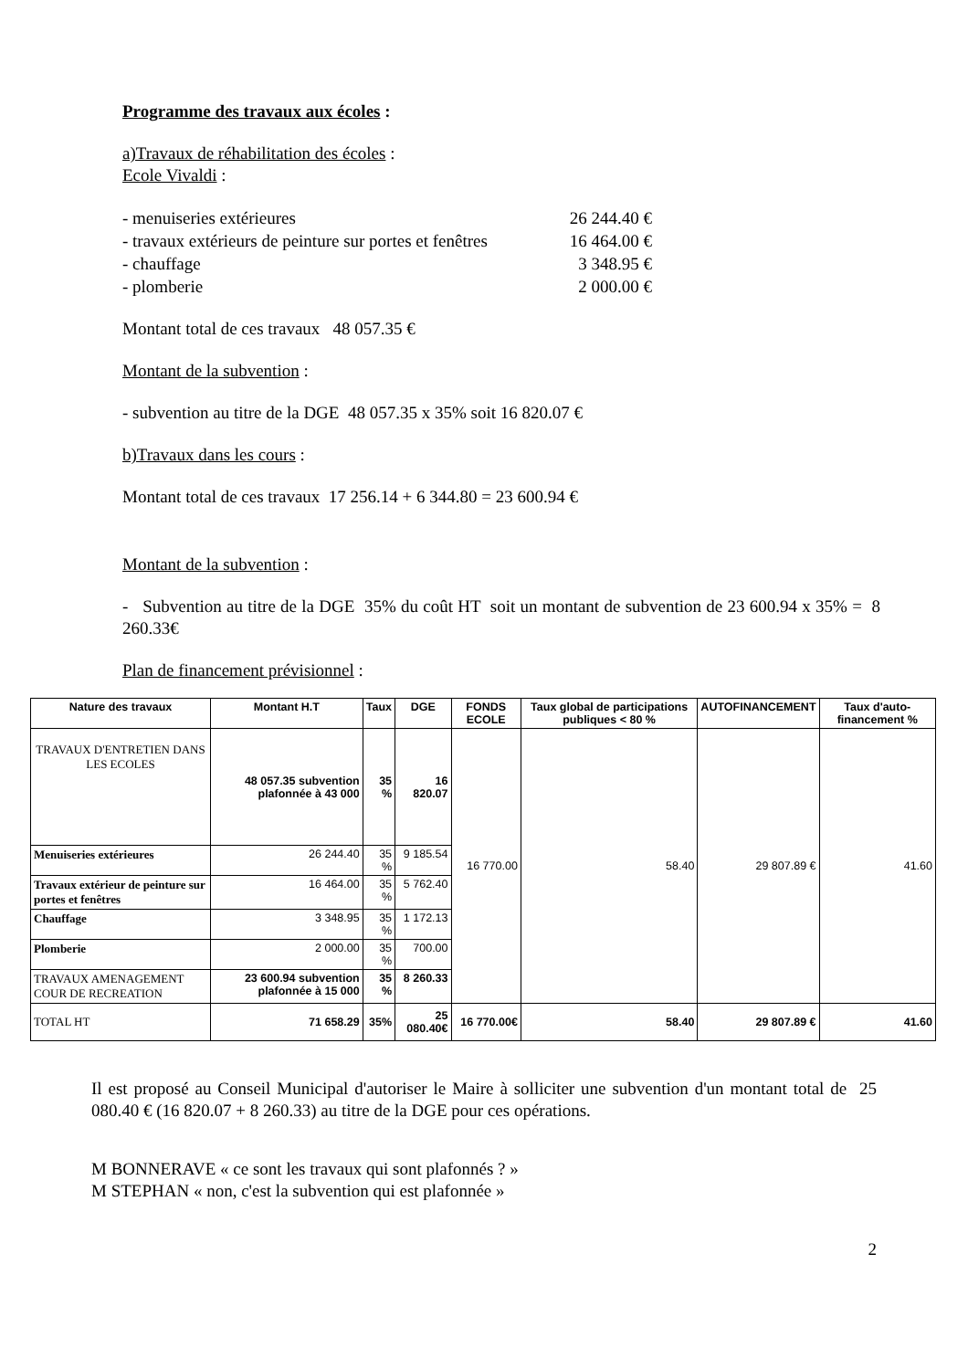Programme des travaux aux écoles :
a)Travaux de réhabilitation des écoles :
Ecole Vivaldi :
- menuiseries extérieures 26 244.40 €
- travaux extérieurs de peinture sur portes et fenêtres 16 464.00 €
- chauffage 3 348.95 €
- plomberie 2 000.00 €
Montant total de ces travaux 48 057.35 €
Montant de la subvention :
- subvention au titre de la DGE 48 057.35 x 35% soit 16 820.07 €
b)Travaux dans les cours :
Montant total de ces travaux 17 256.14 + 6 344.80 = 23 600.94 €
Montant de la subvention :
- Subvention au titre de la DGE 35% du coût HT soit un montant de subvention de 23 600.94 x 35% = 8 260.33€
Plan de financement prévisionnel :
| Nature des travaux | Montant H.T | Taux | DGE | FONDS ECOLE | Taux global de participations publiques < 80 % | AUTOFINANCEMENT | Taux d'auto-financement % |
| --- | --- | --- | --- | --- | --- | --- | --- |
| TRAVAUX D'ENTRETIEN DANS LES ECOLES | 48 057.35 subvention plafonnée à 43 000 | 35 % | 16 820.07 | 16 770.00 | 58.40 | 29 807.89 € | 41.60 |
| Menuiseries extérieures | 26 244.40 | 35 % | 9 185.54 | | | | |
| Travaux extérieur de peinture sur portes et fenêtres | 16 464.00 | 35 % | 5 762.40 | | | | |
| Chauffage | 3 348.95 | 35 % | 1 172.13 | | | | |
| Plomberie | 2 000.00 | 35 % | 700.00 | | | | |
| TRAVAUX AMENAGEMENT COUR DE RECREATION | 23 600.94 subvention plafonnée à 15 000 | 35 % | 8 260.33 | | | | |
| TOTAL HT | 71 658.29 | 35% | 25 080.40€ | 16 770.00€ | 58.40 | 29 807.89 € | 41.60 |
Il est proposé au Conseil Municipal d'autoriser le Maire à solliciter une subvention d'un montant total de 25 080.40 € (16 820.07 + 8 260.33) au titre de la DGE pour ces opérations.
M BONNERAVE « ce sont les travaux qui sont plafonnés ? »
M STEPHAN « non, c'est la subvention qui est plafonnée »
2